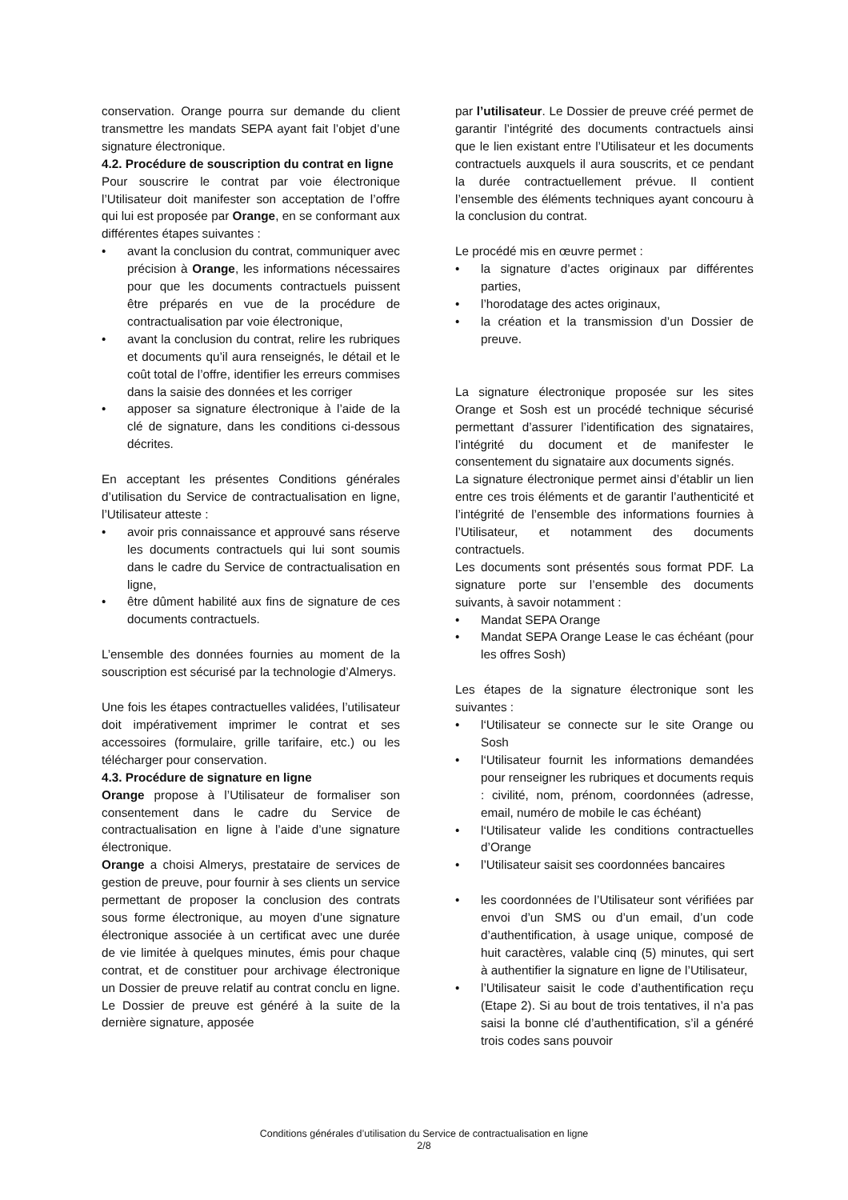conservation. Orange pourra sur demande du client transmettre les mandats SEPA ayant fait l’objet d’une signature électronique.
4.2. Procédure de souscription du contrat en ligne
Pour souscrire le contrat par voie électronique l’Utilisateur doit manifester son acceptation de l’offre qui lui est proposée par Orange, en se conformant aux différentes étapes suivantes :
• avant la conclusion du contrat, communiquer avec précision à Orange, les informations nécessaires pour que les documents contractuels puissent être préparés en vue de la procédure de contractualisation par voie électronique,
• avant la conclusion du contrat, relire les rubriques et documents qu’il aura renseignés, le détail et le coût total de l’offre, identifier les erreurs commises dans la saisie des données et les corriger
• apposer sa signature électronique à l’aide de la clé de signature, dans les conditions ci-dessous décrites.
En acceptant les présentes Conditions générales d’utilisation du Service de contractualisation en ligne, l’Utilisateur atteste :
• avoir pris connaissance et approuvé sans réserve les documents contractuels qui lui sont soumis dans le cadre du Service de contractualisation en ligne,
• être dûment habilité aux fins de signature de ces documents contractuels.
L’ensemble des données fournies au moment de la souscription est sécurisé par la technologie d’Almerys.
Une fois les étapes contractuelles validées, l’utilisateur doit impérativement imprimer le contrat et ses accessoires (formulaire, grille tarifaire, etc.) ou les télécharger pour conservation.
4.3. Procédure de signature en ligne
Orange propose à l’Utilisateur de formaliser son consentement dans le cadre du Service de contractualisation en ligne à l’aide d’une signature électronique.
Orange a choisi Almerys, prestataire de services de gestion de preuve, pour fournir à ses clients un service permettant de proposer la conclusion des contrats sous forme électronique, au moyen d’une signature électronique associée à un certificat avec une durée de vie limitée à quelques minutes, émis pour chaque contrat, et de constituer pour archivage électronique un Dossier de preuve relatif au contrat conclu en ligne. Le Dossier de preuve est généré à la suite de la dernière signature, apposée
par l’utilisateur. Le Dossier de preuve créé permet de garantir l’intégrité des documents contractuels ainsi que le lien existant entre l’Utilisateur et les documents contractuels auxquels il aura souscrits, et ce pendant la durée contractuellement prévue. Il contient l’ensemble des éléments techniques ayant concouru à la conclusion du contrat.
Le procédé mis en œuvre permet :
• la signature d’actes originaux par différentes parties,
• l’horodatage des actes originaux,
• la création et la transmission d’un Dossier de preuve.
La signature électronique proposée sur les sites Orange et Sosh est un procédé technique sécurisé permettant d’assurer l’identification des signataires, l’intégrité du document et de manifester le consentement du signataire aux documents signés.
La signature électronique permet ainsi d’établir un lien entre ces trois éléments et de garantir l’authenticité et l’intégrité de l’ensemble des informations fournies à l’Utilisateur, et notamment des documents contractuels.
Les documents sont présentés sous format PDF. La signature porte sur l’ensemble des documents suivants, à savoir notamment :
• Mandat SEPA Orange
• Mandat SEPA Orange Lease le cas échéant (pour les offres Sosh)
Les étapes de la signature électronique sont les suivantes :
• l‘Utilisateur se connecte sur le site Orange ou Sosh
• l‘Utilisateur fournit les informations demandées pour renseigner les rubriques et documents requis : civilité, nom, prénom, coordonnées (adresse, email, numéro de mobile le cas échéant)
• l‘Utilisateur valide les conditions contractuelles d’Orange
• l’Utilisateur saisit ses coordonnées bancaires
• les coordonnées de l’Utilisateur sont vérifiées par envoi d’un SMS ou d’un email, d’un code d’authentification, à usage unique, composé de huit caractères, valable cinq (5) minutes, qui sert à authentifier la signature en ligne de l’Utilisateur,
• l’Utilisateur saisit le code d’authentification reçu (Etape 2). Si au bout de trois tentatives, il n’a pas saisi la bonne clé d’authentification, s’il a généré trois codes sans pouvoir
Conditions générales d’utilisation du Service de contractualisation en ligne
2/8